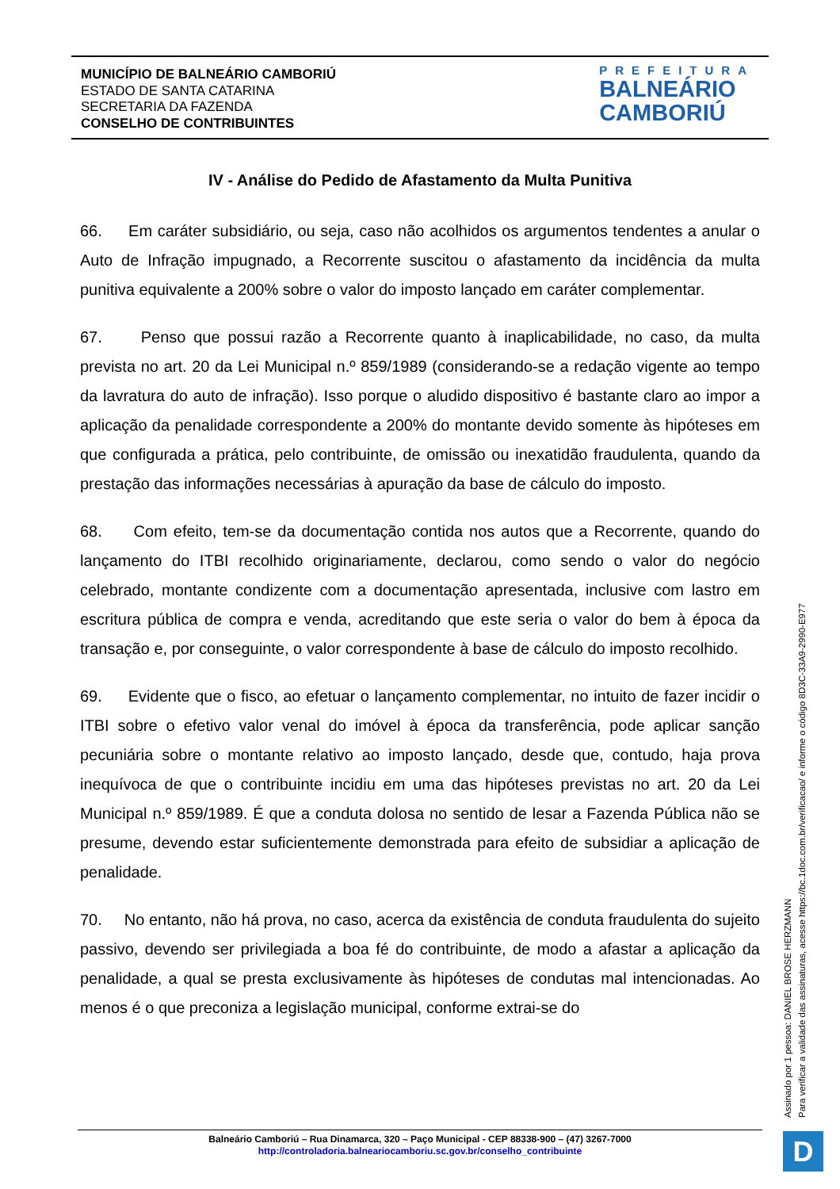MUNICÍPIO DE BALNEÁRIO CAMBORIÚ
ESTADO DE SANTA CATARINA
SECRETARIA DA FAZENDA
CONSELHO DE CONTRIBUINTES
PREFEITURA
BALNEÁRIO
CAMBORIÚ
IV - Análise do Pedido de Afastamento da Multa Punitiva
66. Em caráter subsidiário, ou seja, caso não acolhidos os argumentos tendentes a anular o Auto de Infração impugnado, a Recorrente suscitou o afastamento da incidência da multa punitiva equivalente a 200% sobre o valor do imposto lançado em caráter complementar.
67. Penso que possui razão a Recorrente quanto à inaplicabilidade, no caso, da multa prevista no art. 20 da Lei Municipal n.º 859/1989 (considerando-se a redação vigente ao tempo da lavratura do auto de infração). Isso porque o aludido dispositivo é bastante claro ao impor a aplicação da penalidade correspondente a 200% do montante devido somente às hipóteses em que configurada a prática, pelo contribuinte, de omissão ou inexatidão fraudulenta, quando da prestação das informações necessárias à apuração da base de cálculo do imposto.
68. Com efeito, tem-se da documentação contida nos autos que a Recorrente, quando do lançamento do ITBI recolhido originariamente, declarou, como sendo o valor do negócio celebrado, montante condizente com a documentação apresentada, inclusive com lastro em escritura pública de compra e venda, acreditando que este seria o valor do bem à época da transação e, por conseguinte, o valor correspondente à base de cálculo do imposto recolhido.
69. Evidente que o fisco, ao efetuar o lançamento complementar, no intuito de fazer incidir o ITBI sobre o efetivo valor venal do imóvel à época da transferência, pode aplicar sanção pecuniária sobre o montante relativo ao imposto lançado, desde que, contudo, haja prova inequívoca de que o contribuinte incidiu em uma das hipóteses previstas no art. 20 da Lei Municipal n.º 859/1989. É que a conduta dolosa no sentido de lesar a Fazenda Pública não se presume, devendo estar suficientemente demonstrada para efeito de subsidiar a aplicação de penalidade.
70. No entanto, não há prova, no caso, acerca da existência de conduta fraudulenta do sujeito passivo, devendo ser privilegiada a boa fé do contribuinte, de modo a afastar a aplicação da penalidade, a qual se presta exclusivamente às hipóteses de condutas mal intencionadas. Ao menos é o que preconiza a legislação municipal, conforme extrai-se do
Balneário Camboriú – Rua Dinamarca, 320 – Paço Municipal - CEP 88338-900 – (47) 3267-7000
http://controladoria.balneariocamboriu.sc.gov.br/conselho_contribuinte
Assinado por 1 pessoa: DANIEL BROSE HERZMANN
Para verificar a validade das assinaturas, acesse https://bc.1doc.com.br/verificacao/ e informe o código 8D3C-33A9-2990-E977
D